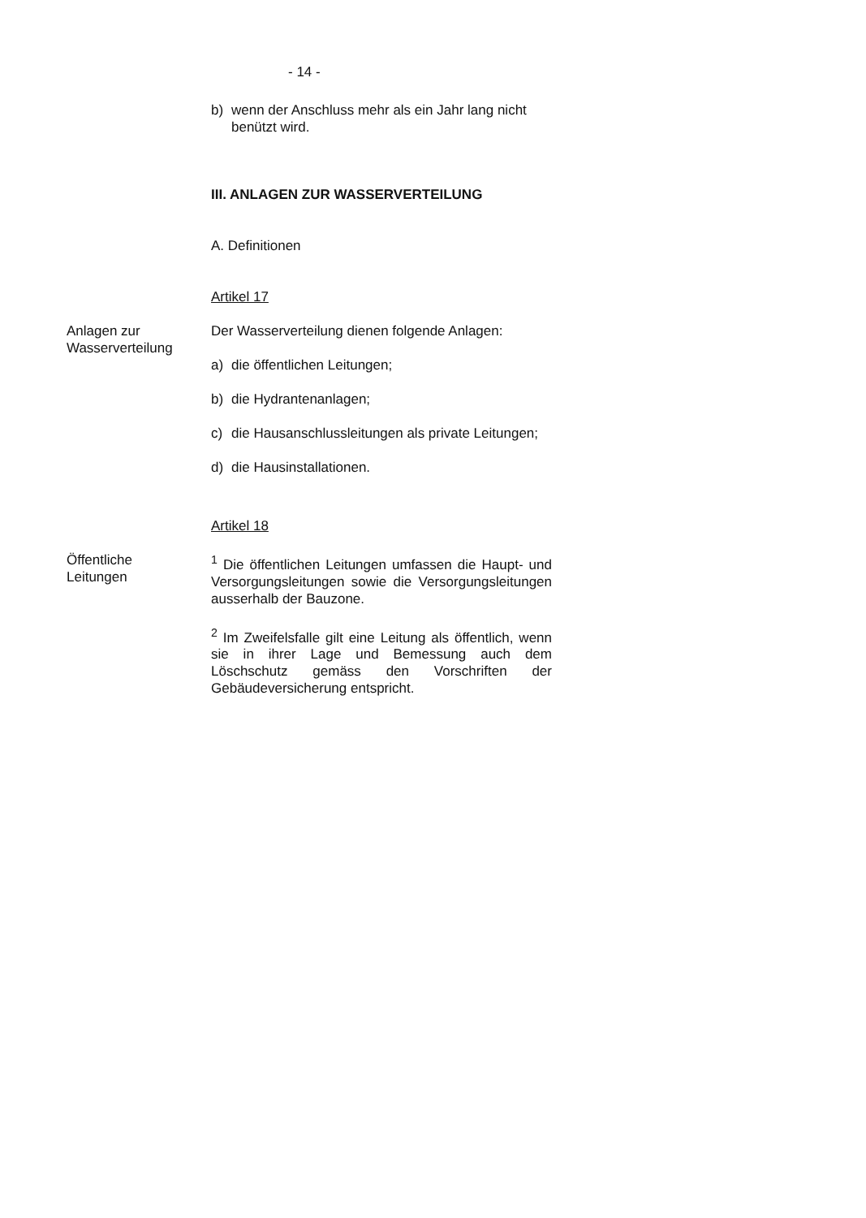- 14 -
b) wenn der Anschluss mehr als ein Jahr lang nicht benützt wird.
III. ANLAGEN ZUR WASSERVERTEILUNG
A. Definitionen
Artikel 17
Anlagen zur
Wasserverteilung
Der Wasserverteilung dienen folgende Anlagen:
a) die öffentlichen Leitungen;
b) die Hydrantenanlagen;
c) die Hausanschlussleitungen als private Leitungen;
d) die Hausinstallationen.
Artikel 18
Öffentliche
Leitungen
<sup>1</sup> Die öffentlichen Leitungen umfassen die Haupt- und Versorgungsleitungen sowie die Versorgungsleitungen ausserhalb der Bauzone.
<sup>2</sup> Im Zweifelsfalle gilt eine Leitung als öffentlich, wenn sie in ihrer Lage und Bemessung auch dem Löschschutz gemäss den Vorschriften der Gebäudeversicherung entspricht.